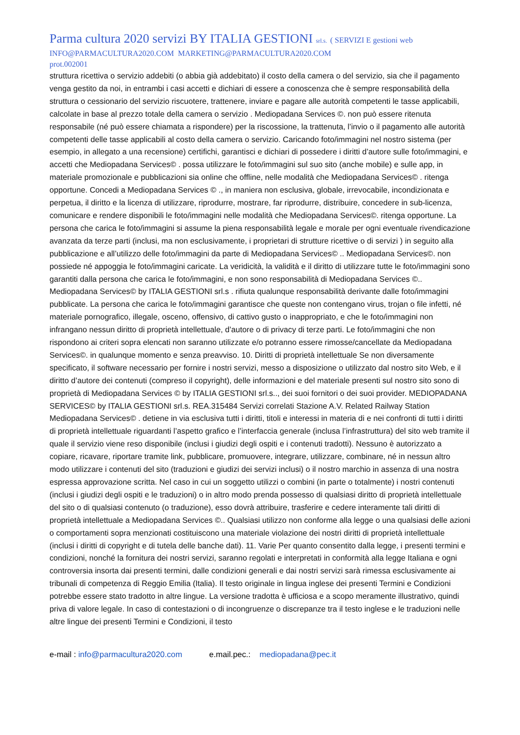Parma cultura 2020 servizi BY ITALIA GESTIONI srl.s. ( SERVIZI E gestioni web
INFO@PARMACULTURA2020.COM MARKETING@PARMACULTURA2020.COM
prot.002001
struttura ricettiva o servizio addebiti (o abbia già addebitato) il costo della camera o del servizio, sia che il pagamento venga gestito da noi, in entrambi i casi accetti e dichiari di essere a conoscenza che è sempre responsabilità della struttura o cessionario del servizio riscuotere, trattenere, inviare e pagare alle autorità competenti le tasse applicabili, calcolate in base al prezzo totale della camera o servizio . Mediopadana Services ©. non può essere ritenuta responsabile (né può essere chiamata a rispondere) per la riscossione, la trattenuta, l’invio o il pagamento alle autorità competenti delle tasse applicabili al costo della camera o servizio. Caricando foto/immagini nel nostro sistema (per esempio, in allegato a una recensione) certifichi, garantisci e dichiari di possedere i diritti d’autore sulle foto/immagini, e accetti che Mediopadana Services© . possa utilizzare le foto/immagini sul suo sito (anche mobile) e sulle app, in materiale promozionale e pubblicazioni sia online che offline, nelle modalità che Mediopadana Services© . ritenga opportune. Concedi a Mediopadana Services © ., in maniera non esclusiva, globale, irrevocabile, incondizionata e perpetua, il diritto e la licenza di utilizzare, riprodurre, mostrare, far riprodurre, distribuire, concedere in sub-licenza, comunicare e rendere disponibili le foto/immagini nelle modalità che Mediopadana Services©. ritenga opportune. La persona che carica le foto/immagini si assume la piena responsabilità legale e morale per ogni eventuale rivendicazione avanzata da terze parti (inclusi, ma non esclusivamente, i proprietari di strutture ricettive o di servizi ) in seguito alla pubblicazione e all’utilizzo delle foto/immagini da parte di Mediopadana Services© .. Mediopadana Services©. non possiede né appoggia le foto/immagini caricate. La veridicità, la validità e il diritto di utilizzare tutte le foto/immagini sono garantiti dalla persona che carica le foto/immagini, e non sono responsabilità di Mediopadana Services ©.. Mediopadana Services© by ITALIA GESTIONI srl.s . rifiuta qualunque responsabilità derivante dalle foto/immagini pubblicate. La persona che carica le foto/immagini garantisce che queste non contengano virus, trojan o file infetti, né materiale pornografico, illegale, osceno, offensivo, di cattivo gusto o inappropriato, e che le foto/immagini non infrangano nessun diritto di proprietà intellettuale, d’autore o di privacy di terze parti. Le foto/immagini che non rispondono ai criteri sopra elencati non saranno utilizzate e/o potranno essere rimosse/cancellate da Mediopadana Services©. in qualunque momento e senza preavviso. 10. Diritti di proprietà intellettuale Se non diversamente specificato, il software necessario per fornire i nostri servizi, messo a disposizione o utilizzato dal nostro sito Web, e il diritto d’autore dei contenuti (compreso il copyright), delle informazioni e del materiale presenti sul nostro sito sono di proprietà di Mediopadana Services © by ITALIA GESTIONI srl.s.., dei suoi fornitori o dei suoi provider. MEDIOPADANA SERVICES© by ITALIA GESTIONI srl.s. REA.315484 Servizi correlati Stazione A.V. Related Railway Station Mediopadana Services© . detiene in via esclusiva tutti i diritti, titoli e interessi in materia di e nei confronti di tutti i diritti di proprietà intellettuale riguardanti l’aspetto grafico e l’interfaccia generale (inclusa l’infrastruttura) del sito web tramite il quale il servizio viene reso disponibile (inclusi i giudizi degli ospiti e i contenuti tradotti). Nessuno è autorizzato a copiare, ricavare, riportare tramite link, pubblicare, promuovere, integrare, utilizzare, combinare, né in nessun altro modo utilizzare i contenuti del sito (traduzioni e giudizi dei servizi inclusi) o il nostro marchio in assenza di una nostra espressa approvazione scritta. Nel caso in cui un soggetto utilizzi o combini (in parte o totalmente) i nostri contenuti (inclusi i giudizi degli ospiti e le traduzioni) o in altro modo prenda possesso di qualsiasi diritto di proprietà intellettuale del sito o di qualsiasi contenuto (o traduzione), esso dovrà attribuire, trasferire e cedere interamente tali diritti di proprietà intellettuale a Mediopadana Services ©.. Qualsiasi utilizzo non conforme alla legge o una qualsiasi delle azioni o comportamenti sopra menzionati costituiscono una materiale violazione dei nostri diritti di proprietà intellettuale (inclusi i diritti di copyright e di tutela delle banche dati). 11. Varie Per quanto consentito dalla legge, i presenti termini e condizioni, nonché la fornitura dei nostri servizi, saranno regolati e interpretati in conformità alla legge Italiana e ogni controversia insorta dai presenti termini, dalle condizioni generali e dai nostri servizi sarà rimessa esclusivamente ai tribunali di competenza di Reggio Emilia (Italia). Il testo originale in lingua inglese dei presenti Termini e Condizioni potrebbe essere stato tradotto in altre lingue. La versione tradotta è ufficiosa e a scopo meramente illustrativo, quindi priva di valore legale. In caso di contestazioni o di incongruenze o discrepanze tra il testo inglese e le traduzioni nelle altre lingue dei presenti Termini e Condizioni, il testo
e-mail : info@parmacultura2020.com e.mail.pec.: mediopadana@pec.it